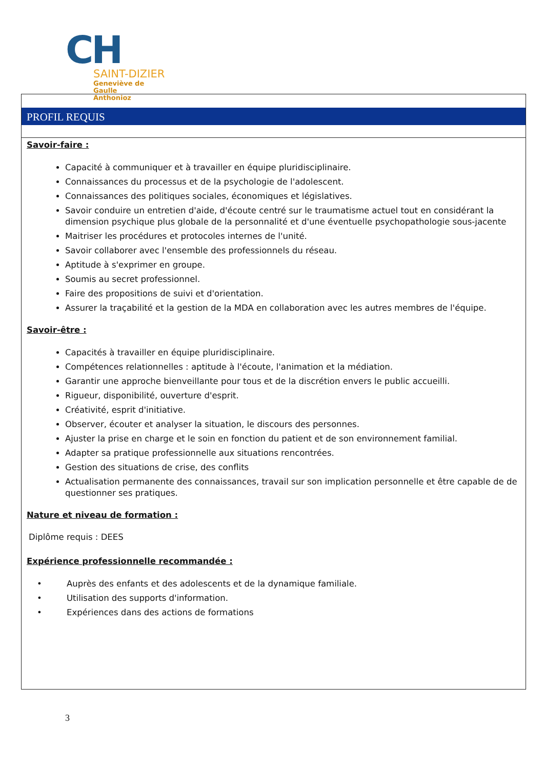CH
SAINT-DIZIER
Geneviève de Gaulle
Anthonioz
PROFIL REQUIS
Savoir-faire :
Capacité à communiquer et à travailler en équipe pluridisciplinaire.
Connaissances du processus et de la psychologie de l'adolescent.
Connaissances des politiques sociales, économiques et législatives.
Savoir conduire un entretien d'aide, d'écoute centré sur le traumatisme actuel tout en considérant la dimension psychique plus globale de la personnalité et d'une éventuelle psychopathologie sous-jacente
Maitriser les procédures et protocoles internes de l'unité.
Savoir collaborer avec l'ensemble des professionnels du réseau.
Aptitude à s'exprimer en groupe.
Soumis au secret professionnel.
Faire des propositions de suivi et d'orientation.
Assurer la traçabilité et la gestion de la MDA en collaboration avec les autres membres de l'équipe.
Savoir-être :
Capacités à travailler en équipe pluridisciplinaire.
Compétences relationnelles : aptitude à l'écoute, l'animation et la médiation.
Garantir une approche bienveillante pour tous et de la discrétion envers le public accueilli.
Rigueur, disponibilité, ouverture d'esprit.
Créativité, esprit d'initiative.
Observer, écouter et analyser la situation, le discours des personnes.
Ajuster la prise en charge et le soin en fonction du patient et de son environnement familial.
Adapter sa pratique professionnelle aux situations rencontrées.
Gestion des situations de crise, des conflits
Actualisation permanente des connaissances, travail sur son implication personnelle et être capable de de questionner ses pratiques.
Nature et niveau de formation :
Diplôme requis : DEES
Expérience professionnelle recommandée :
• Auprès des enfants et des adolescents et de la dynamique familiale.
• Utilisation des supports d'information.
• Expériences dans des actions de formations
3